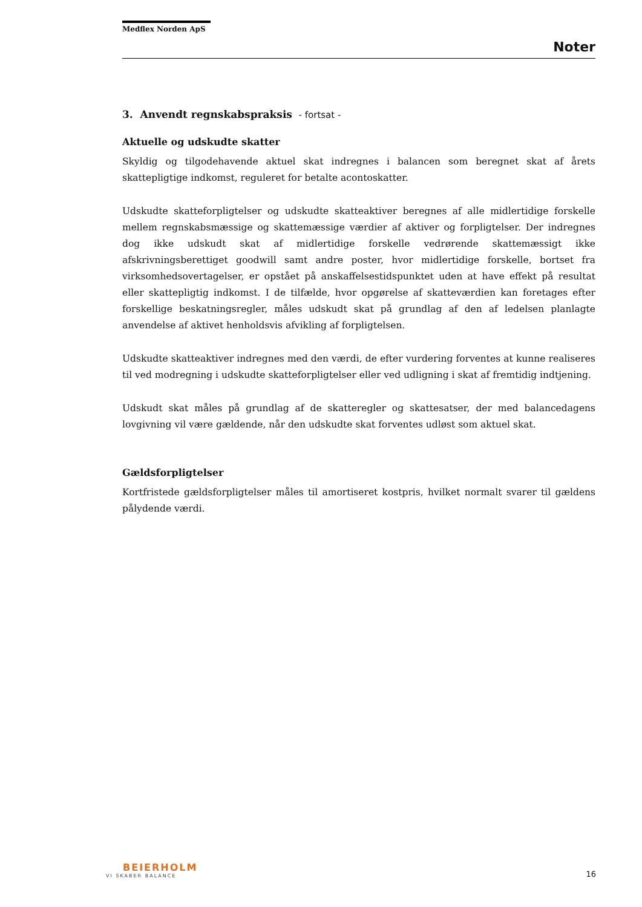Medflex Norden ApS
Noter
3. Anvendt regnskabspraksis - fortsat -
Aktuelle og udskudte skatter
Skyldig og tilgodehavende aktuel skat indregnes i balancen som beregnet skat af årets skattepligtige indkomst, reguleret for betalte acontoskatter.
Udskudte skatteforpligtelser og udskudte skatteaktiver beregnes af alle midlertidige forskelle mellem regnskabsmæssige og skattemæssige værdier af aktiver og forpligtelser. Der indregnes dog ikke udskudt skat af midlertidige forskelle vedrørende skattemæssigt ikke afskrivningsberettiget goodwill samt andre poster, hvor midlertidige forskelle, bortset fra virksomhedsovertagelser, er opstået på anskaffelsestidspunktet uden at have effekt på resultat eller skattepligtig indkomst. I de tilfælde, hvor opgørelse af skatteværdien kan foretages efter forskellige beskatningsregler, måles udskudt skat på grundlag af den af ledelsen planlagte anvendelse af aktivet henholdsvis afvikling af forpligtelsen.
Udskudte skatteaktiver indregnes med den værdi, de efter vurdering forventes at kunne realiseres til ved modregning i udskudte skatteforpligtelser eller ved udligning i skat af fremtidig indtjening.
Udskudt skat måles på grundlag af de skatteregler og skattesatser, der med balancedagens lovgivning vil være gældende, når den udskudte skat forventes udløst som aktuel skat.
Gældsforpligtelser
Kortfristede gældsforpligtelser måles til amortiseret kostpris, hvilket normalt svarer til gældens pålydende værdi.
BEIERHOLM
VI SKABER BALANCE
16